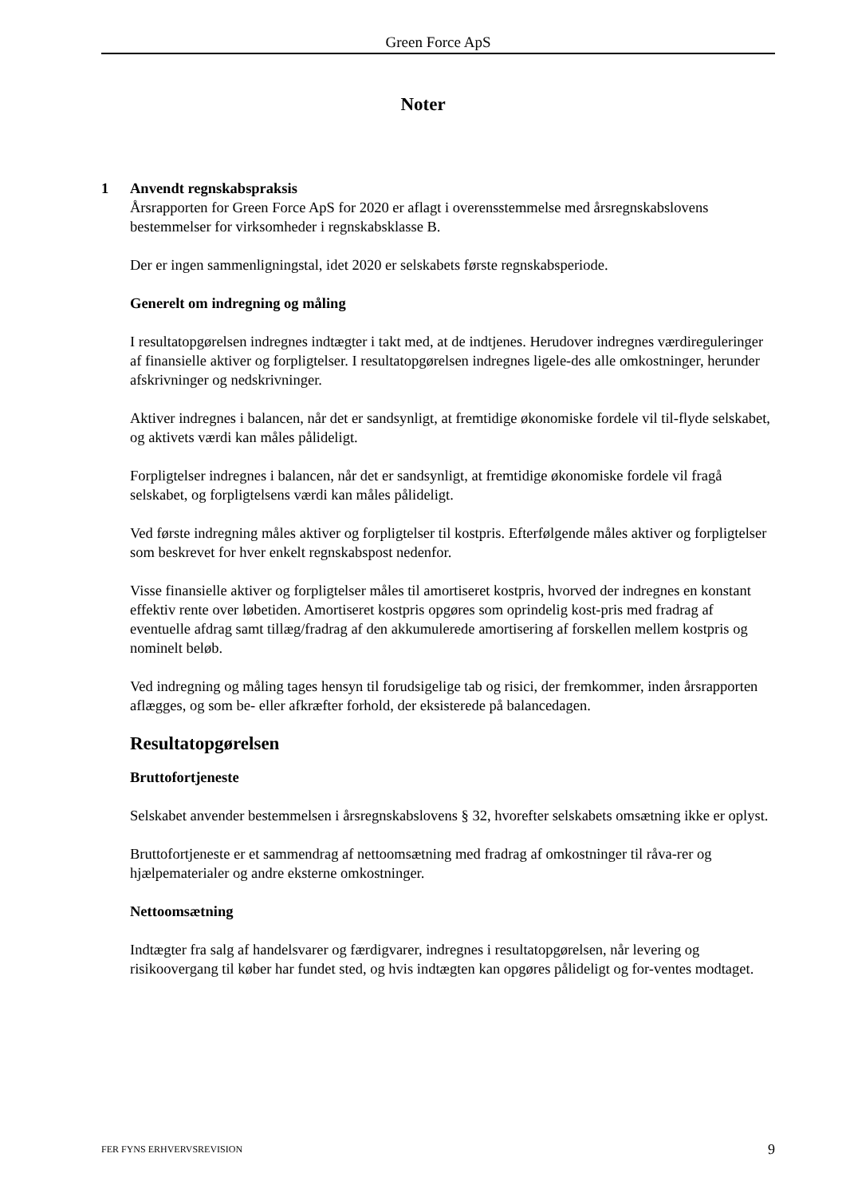Green Force ApS
Noter
1 Anvendt regnskabspraksis
Årsrapporten for Green Force ApS for 2020 er aflagt i overensstemmelse med årsregnskabslovens bestemmelser for virksomheder i regnskabsklasse B.
Der er ingen sammenligningstal, idet 2020 er selskabets første regnskabsperiode.
Generelt om indregning og måling
I resultatopgørelsen indregnes indtægter i takt med, at de indtjenes. Herudover indregnes værdireguleringer af finansielle aktiver og forpligtelser. I resultatopgørelsen indregnes ligele-des alle omkostninger, herunder afskrivninger og nedskrivninger.
Aktiver indregnes i balancen, når det er sandsynligt, at fremtidige økonomiske fordele vil til-flyde selskabet, og aktivets værdi kan måles pålideligt.
Forpligtelser indregnes i balancen, når det er sandsynligt, at fremtidige økonomiske fordele vil fragå selskabet, og forpligtelsens værdi kan måles pålideligt.
Ved første indregning måles aktiver og forpligtelser til kostpris. Efterfølgende måles aktiver og forpligtelser som beskrevet for hver enkelt regnskabspost nedenfor.
Visse finansielle aktiver og forpligtelser måles til amortiseret kostpris, hvorved der indregnes en konstant effektiv rente over løbetiden. Amortiseret kostpris opgøres som oprindelig kost-pris med fradrag af eventuelle afdrag samt tillæg/fradrag af den akkumulerede amortisering af forskellen mellem kostpris og nominelt beløb.
Ved indregning og måling tages hensyn til forudsigelige tab og risici, der fremkommer, inden årsrapporten aflægges, og som be- eller afkræfter forhold, der eksisterede på balancedagen.
Resultatopgørelsen
Bruttofortjeneste
Selskabet anvender bestemmelsen i årsregnskabslovens § 32, hvorefter selskabets omsætning ikke er oplyst.
Bruttofortjeneste er et sammendrag af nettoomsætning med fradrag af omkostninger til råva-rer og hjælpematerialer og andre eksterne omkostninger.
Nettoomsætning
Indtægter fra salg af handelsvarer og færdigvarer, indregnes i resultatopgørelsen, når levering og risikoovergang til køber har fundet sted, og hvis indtægten kan opgøres pålideligt og for-ventes modtaget.
FER FYNS ERHVERVSREVISION 9